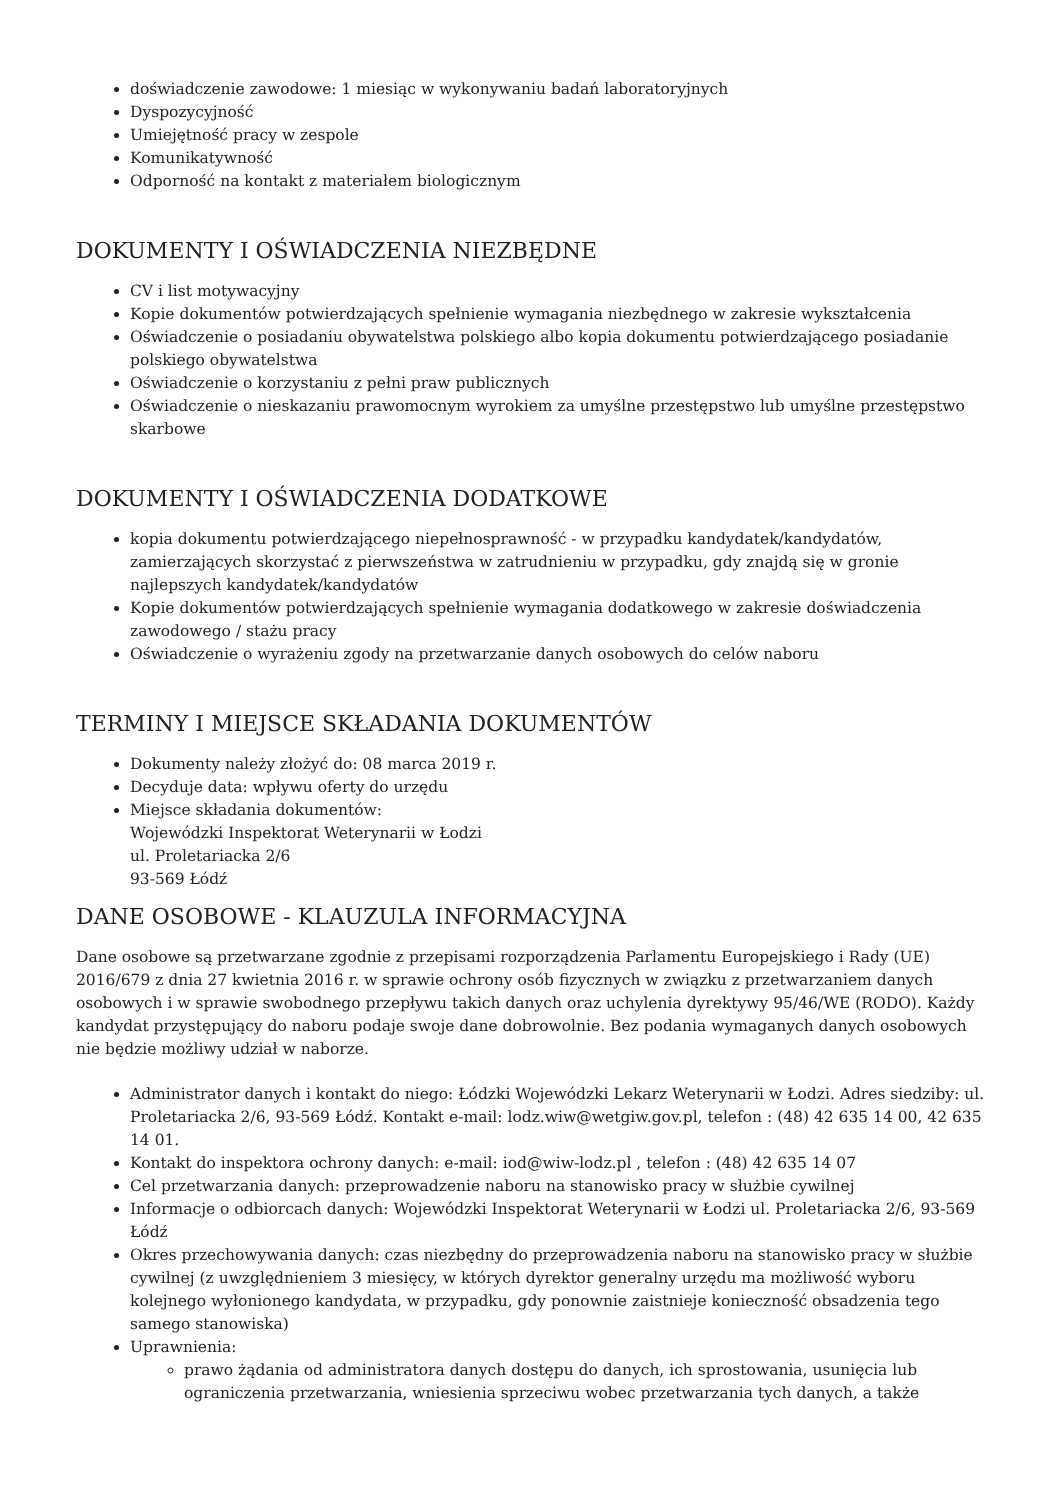doświadczenie zawodowe: 1 miesiąc w wykonywaniu badań laboratoryjnych
Dyspozycyjność
Umiejętność pracy w zespole
Komunikatywność
Odporność na kontakt z materiałem biologicznym
DOKUMENTY I OŚWIADCZENIA NIEZBĘDNE
CV i list motywacyjny
Kopie dokumentów potwierdzających spełnienie wymagania niezbędnego w zakresie wykształcenia
Oświadczenie o posiadaniu obywatelstwa polskiego albo kopia dokumentu potwierdzającego posiadanie polskiego obywatelstwa
Oświadczenie o korzystaniu z pełni praw publicznych
Oświadczenie o nieskazaniu prawomocnym wyrokiem za umyślne przestępstwo lub umyślne przestępstwo skarbowe
DOKUMENTY I OŚWIADCZENIA DODATKOWE
kopia dokumentu potwierdzającego niepełnosprawność - w przypadku kandydatek/kandydatów, zamierzających skorzystać z pierwszeństwa w zatrudnieniu w przypadku, gdy znajdą się w gronie najlepszych kandydatek/kandydatów
Kopie dokumentów potwierdzających spełnienie wymagania dodatkowego w zakresie doświadczenia zawodowego / stażu pracy
Oświadczenie o wyrażeniu zgody na przetwarzanie danych osobowych do celów naboru
TERMINY I MIEJSCE SKŁADANIA DOKUMENTÓW
Dokumenty należy złożyć do: 08 marca 2019 r.
Decyduje data: wpływu oferty do urzędu
Miejsce składania dokumentów:
Wojewódzki Inspektorat Weterynarii w Łodzi
ul. Proletariacka 2/6
93-569 Łódź
DANE OSOBOWE - KLAUZULA INFORMACYJNA
Dane osobowe są przetwarzane zgodnie z przepisami rozporządzenia Parlamentu Europejskiego i Rady (UE) 2016/679 z dnia 27 kwietnia 2016 r. w sprawie ochrony osób fizycznych w związku z przetwarzaniem danych osobowych i w sprawie swobodnego przepływu takich danych oraz uchylenia dyrektywy 95/46/WE (RODO). Każdy kandydat przystępujący do naboru podaje swoje dane dobrowolnie. Bez podania wymaganych danych osobowych nie będzie możliwy udział w naborze.
Administrator danych i kontakt do niego: Łódzki Wojewódzki Lekarz Weterynarii w Łodzi. Adres siedziby: ul. Proletariacka 2/6, 93-569 Łódź. Kontakt e-mail: lodz.wiw@wetgiw.gov.pl, telefon : (48) 42 635 14 00, 42 635 14 01.
Kontakt do inspektora ochrony danych: e-mail: iod@wiw-lodz.pl , telefon : (48) 42 635 14 07
Cel przetwarzania danych: przeprowadzenie naboru na stanowisko pracy w służbie cywilnej
Informacje o odbiorcach danych: Wojewódzki Inspektorat Weterynarii w Łodzi ul. Proletariacka 2/6, 93-569 Łódź
Okres przechowywania danych: czas niezbędny do przeprowadzenia naboru na stanowisko pracy w służbie cywilnej (z uwzględnieniem 3 miesięcy, w których dyrektor generalny urzędu ma możliwość wyboru kolejnego wyłonionego kandydata, w przypadku, gdy ponownie zaistnieje konieczność obsadzenia tego samego stanowiska)
Uprawnienia:
prawo żądania od administratora danych dostępu do danych, ich sprostowania, usunięcia lub ograniczenia przetwarzania, wniesienia sprzeciwu wobec przetwarzania tych danych, a także